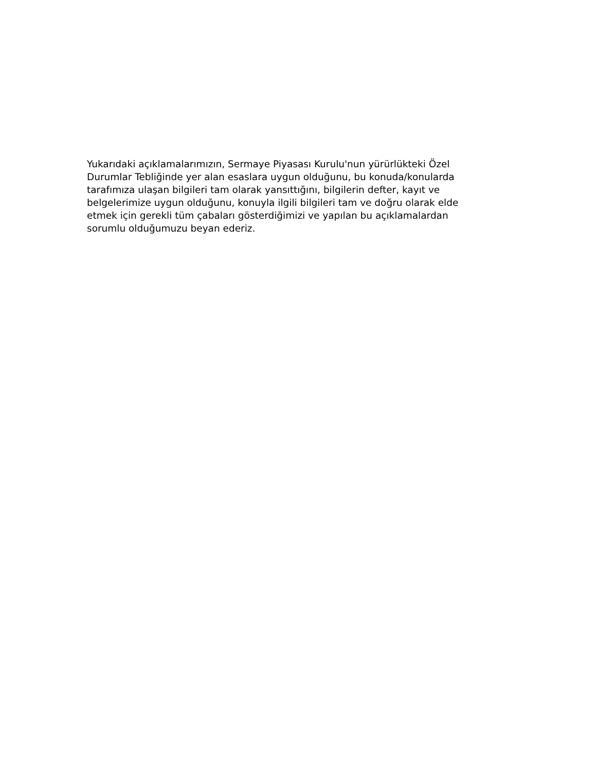Yukarıdaki açıklamalarımızın, Sermaye Piyasası Kurulu'nun yürürlükteki Özel Durumlar Tebliğinde yer alan esaslara uygun olduğunu, bu konuda/konularda tarafımıza ulaşan bilgileri tam olarak yansıttığını, bilgilerin defter, kayıt ve belgelerimize uygun olduğunu, konuyla ilgili bilgileri tam ve doğru olarak elde etmek için gerekli tüm çabaları gösterdiğimizi ve yapılan bu açıklamalardan sorumlu olduğumuzu beyan ederiz.